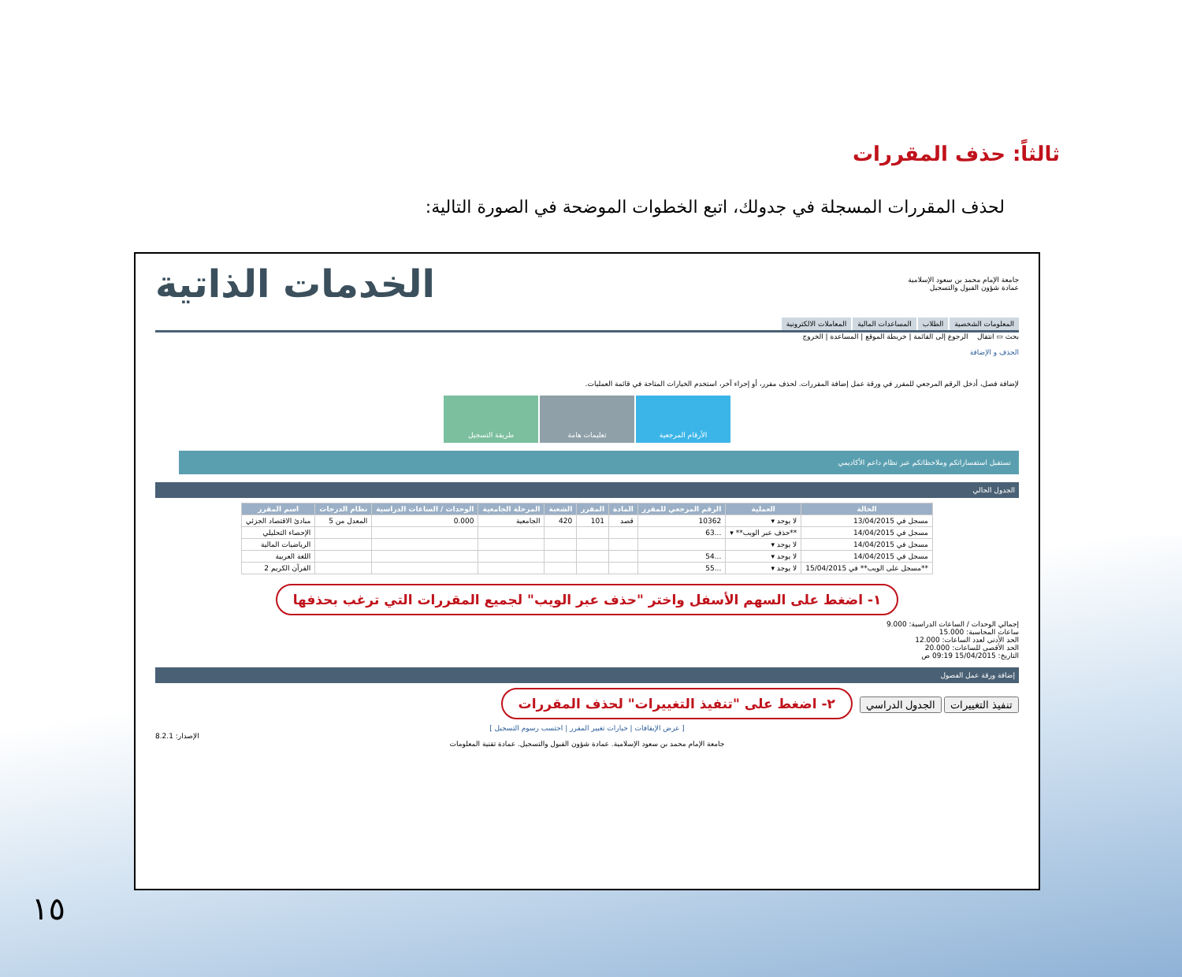ثالثاً: حذف المقررات
لحذف المقررات المسجلة في جدولك، اتبع الخطوات الموضحة في الصورة التالية:
جامعة الإمام محمد بن سعود الإسلامية
عمادة شؤون القبول والتسجيل
الخدمات الذاتية
المعلومات الشخصية الطلاب المساعدات المالية المعاملات الالكترونية
بحث ▭ انتقال الرجوع إلى القائمة | خريطة الموقع | المساعدة | الخروج
الحذف و الإضافة
لإضافة فصل، أدخل الرقم المرجعي للمقرر في ورقة عمل إضافة المقررات. لحذف مقرر، أو إجراء آخر، استخدم الخيارات المتاحة في قائمة العمليات.
الأرقام المرجعية تعليمات هامة طريقة التسجيل
نستقبل استفساراتكم وملاحظاتكم عبر نظام داعم الأكاديمي
الجدول الحالي
| الحالة | العملية | الرقم المرجعي للمقرر | المادة | المقرر | الشعبة | المرحلة الجامعية | الوحدات / الساعات الدراسية | نظام الدرجات | اسم المقرر |
| --- | --- | --- | --- | --- | --- | --- | --- | --- | --- |
| مسجل في 13/04/2015 | لا يوجد ▾ | 10362 | قصد | 101 | 420 | الجامعية | 0.000 | المعدل من 5 | مبادئ الاقتصاد الجزئي |
| مسجل في 14/04/2015 | **حذف عبر الويب** ▾ | ...63 | | | | | | | الإحصاء التحليلي |
| مسجل في 14/04/2015 | لا يوجد ▾ | | | | | | | | الرياضيات المالية |
| مسجل في 14/04/2015 | لا يوجد ▾ | ...54 | | | | | | | اللغة العربية |
| **مسجل على الويب** في 15/04/2015 | لا يوجد ▾ | ...55 | | | | | | | القرآن الكريم 2 |
١- اضغط على السهم الأسفل واختر "حذف عبر الويب" لجميع المقررات التي ترغب بحذفها
إجمالي الوحدات / الساعات الدراسية: 9.000
ساعات المحاسبة: 15.000
الحد الأدنى لعدد الساعات: 12.000
الحد الأقصى للساعات: 20.000
التاريخ: 15/04/2015 09:19 ص
إضافة ورقة عمل الفصول
تنفيذ التغييرات الجدول الدراسي ٢- اضغط على "تنفيذ التغييرات" لحذف المقررات
[ عرض الإيقافات | خيارات تغيير المقرر | احتسب رسوم التسجيل ]
الإصدار: 8.2.1
جامعة الإمام محمد بن سعود الإسلامية. عمادة شؤون القبول والتسجيل. عمادة تقنية المعلومات
١٥